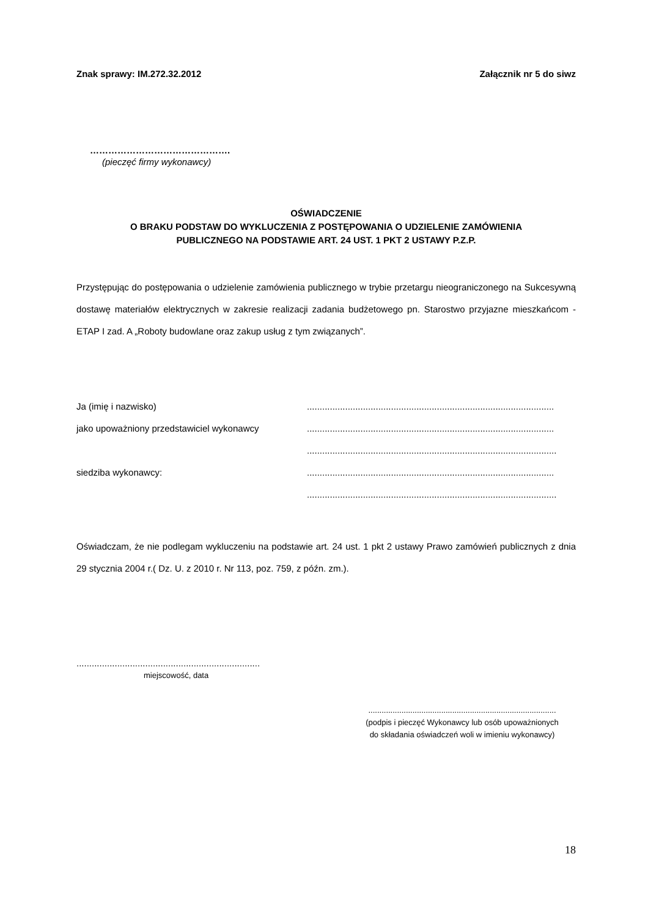Znak sprawy: IM.272.32.2012 Załącznik nr 5 do siwz
……………………………………….
(pieczęć firmy wykonawcy)
OŚWIADCZENIE
O BRAKU PODSTAW DO WYKLUCZENIA Z POSTĘPOWANIA O UDZIELENIE ZAMÓWIENIA
PUBLICZNEGO NA PODSTAWIE ART. 24 UST. 1 PKT 2 USTAWY P.Z.P.
Przystępując do postępowania o udzielenie zamówienia publicznego w trybie przetargu nieograniczonego na Sukcesywną dostawę materiałów elektrycznych w zakresie realizacji zadania budżetowego pn. Starostwo przyjazne mieszkańcom - ETAP I zad. A „Roboty budowlane oraz zakup usług z tym związanych”.
| Ja (imię i nazwisko) | ................................................................................................. |
| jako upoważniony przedstawiciel wykonawcy | ................................................................................................. |
| | .................................................................................................. |
| siedziba wykonawcy: | ................................................................................................. |
| | .................................................................................................. |
Oświadczam, że nie podlegam wykluczeniu na podstawie art. 24 ust. 1 pkt 2 ustawy Prawo zamówień publicznych z dnia 29 stycznia 2004 r.( Dz. U. z 2010 r. Nr 113, poz. 759, z późn. zm.).
........................................................................
miejscowość, data
.....................................................................................
(podpis i pieczęć Wykonawcy lub osób upoważnionych
do składania oświadczeń woli w imieniu wykonawcy)
18